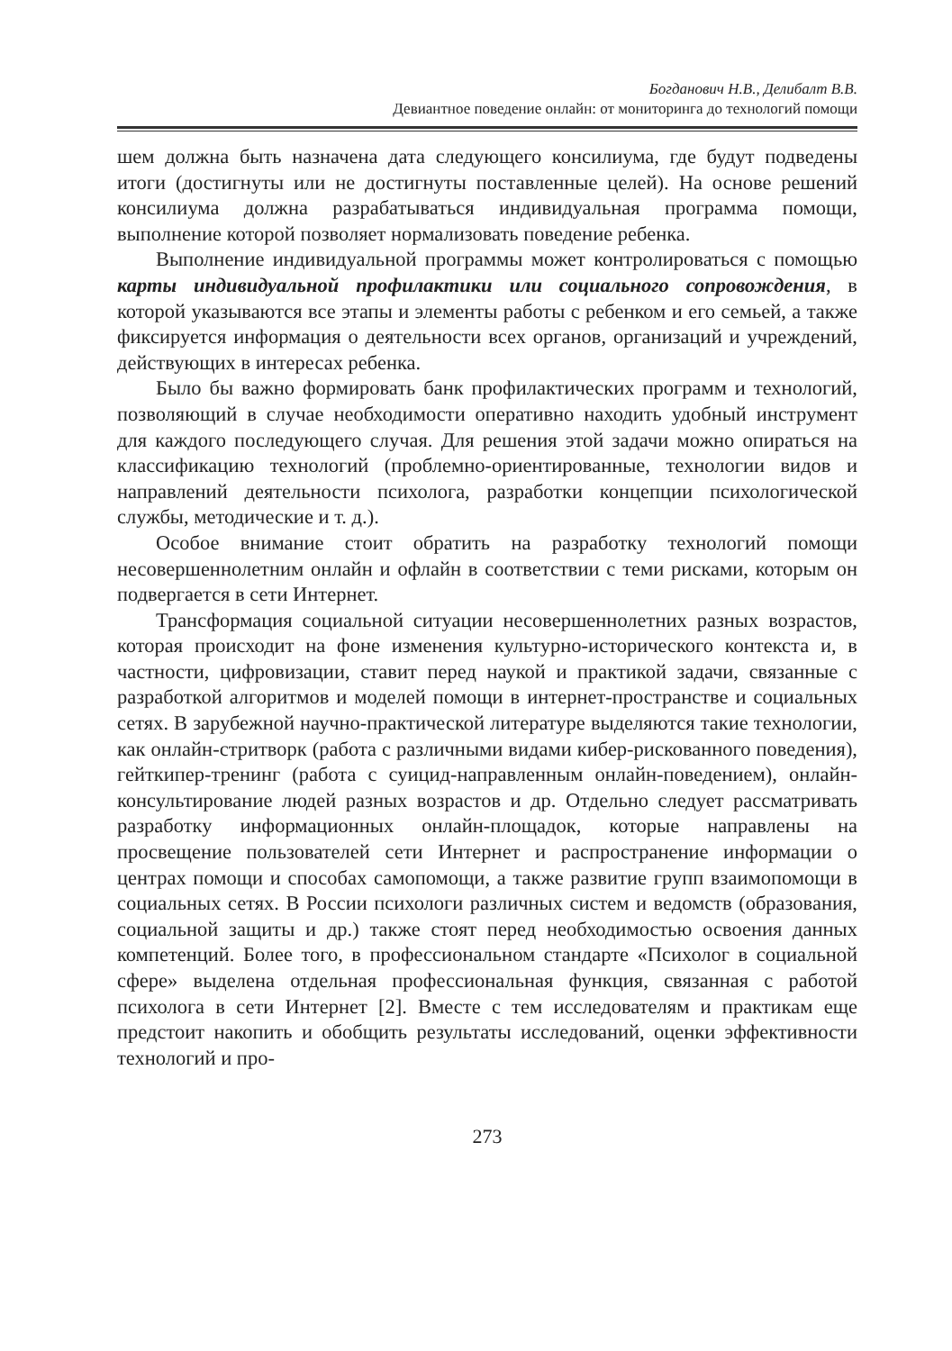Богданович Н.В., Делибалт В.В.
Девиантное поведение онлайн: от мониторинга до технологий помощи
шем должна быть назначена дата следующего консилиума, где будут подведены итоги (достигнуты или не достигнуты поставленные целей). На основе решений консилиума должна разрабатываться индивидуальная программа помощи, выполнение которой позволяет нормализовать поведение ребенка.
Выполнение индивидуальной программы может контролироваться с помощью карты индивидуальной профилактики или социального сопровождения, в которой указываются все этапы и элементы работы с ребенком и его семьей, а также фиксируется информация о деятельности всех органов, организаций и учреждений, действующих в интересах ребенка.
Было бы важно формировать банк профилактических программ и технологий, позволяющий в случае необходимости оперативно находить удобный инструмент для каждого последующего случая. Для решения этой задачи можно опираться на классификацию технологий (проблемно-ориентированные, технологии видов и направлений деятельности психолога, разработки концепции психологической службы, методические и т. д.).
Особое внимание стоит обратить на разработку технологий помощи несовершеннолетним онлайн и офлайн в соответствии с теми рисками, которым он подвергается в сети Интернет.
Трансформация социальной ситуации несовершеннолетних разных возрастов, которая происходит на фоне изменения культурно-исторического контекста и, в частности, цифровизации, ставит перед наукой и практикой задачи, связанные с разработкой алгоритмов и моделей помощи в интернет-пространстве и социальных сетях. В зарубежной научно-практической литературе выделяются такие технологии, как онлайн-стритворк (работа с различными видами кибер-рискованного поведения), гейткипер-тренинг (работа с суицид-направленным онлайн-поведением), онлайн-консультирование людей разных возрастов и др. Отдельно следует рассматривать разработку информационных онлайн-площадок, которые направлены на просвещение пользователей сети Интернет и распространение информации о центрах помощи и способах самопомощи, а также развитие групп взаимопомощи в социальных сетях. В России психологи различных систем и ведомств (образования, социальной защиты и др.) также стоят перед необходимостью освоения данных компетенций. Более того, в профессиональном стандарте «Психолог в социальной сфере» выделена отдельная профессиональная функция, связанная с работой психолога в сети Интернет [2]. Вместе с тем исследователям и практикам еще предстоит накопить и обобщить результаты исследований, оценки эффективности технологий и про-
273